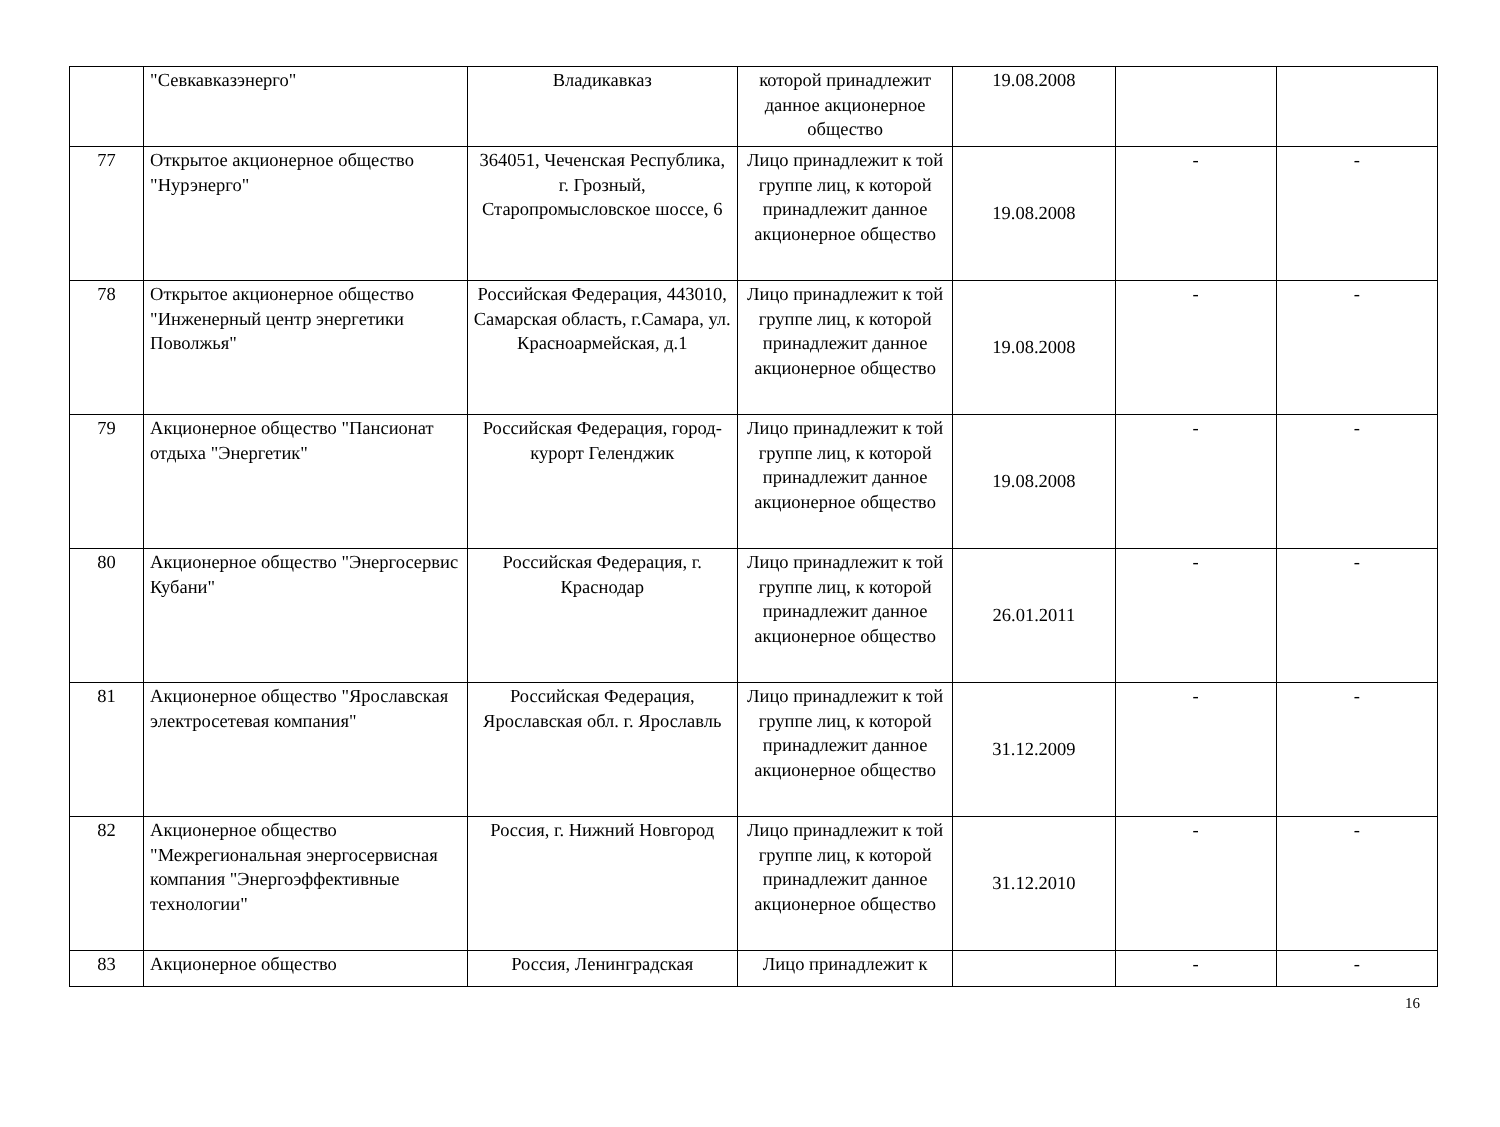| | "Севкавказэнерго" | Владикавказ | которой принадлежит данное акционерное общество | 19.08.2008 | | |
| 77 | Открытое акционерное общество "Нурэнерго" | 364051, Чеченская Республика, г. Грозный, Старопромысловское шоссе, 6 | Лицо принадлежит к той группе лиц, к которой принадлежит данное акционерное общество | 19.08.2008 | - | - |
| 78 | Открытое акционерное общество "Инженерный центр энергетики Поволжья" | Российская Федерация, 443010, Самарская область, г.Самара, ул. Красноармейская, д.1 | Лицо принадлежит к той группе лиц, к которой принадлежит данное акционерное общество | 19.08.2008 | - | - |
| 79 | Акционерное общество "Пансионат отдыха "Энергетик" | Российская Федерация, город-курорт Геленджик | Лицо принадлежит к той группе лиц, к которой принадлежит данное акционерное общество | 19.08.2008 | - | - |
| 80 | Акционерное общество "Энергосервис Кубани" | Российская Федерация, г. Краснодар | Лицо принадлежит к той группе лиц, к которой принадлежит данное акционерное общество | 26.01.2011 | - | - |
| 81 | Акционерное общество "Ярославская электросетевая компания" | Российская Федерация, Ярославская обл. г. Ярославль | Лицо принадлежит к той группе лиц, к которой принадлежит данное акционерное общество | 31.12.2009 | - | - |
| 82 | Акционерное общество "Межрегиональная энергосервисная компания "Энергоэффективные технологии" | Россия, г. Нижний Новгород | Лицо принадлежит к той группе лиц, к которой принадлежит данное акционерное общество | 31.12.2010 | - | - |
| 83 | Акционерное общество | Россия, Ленинградская | Лицо принадлежит к | | - | - |
16